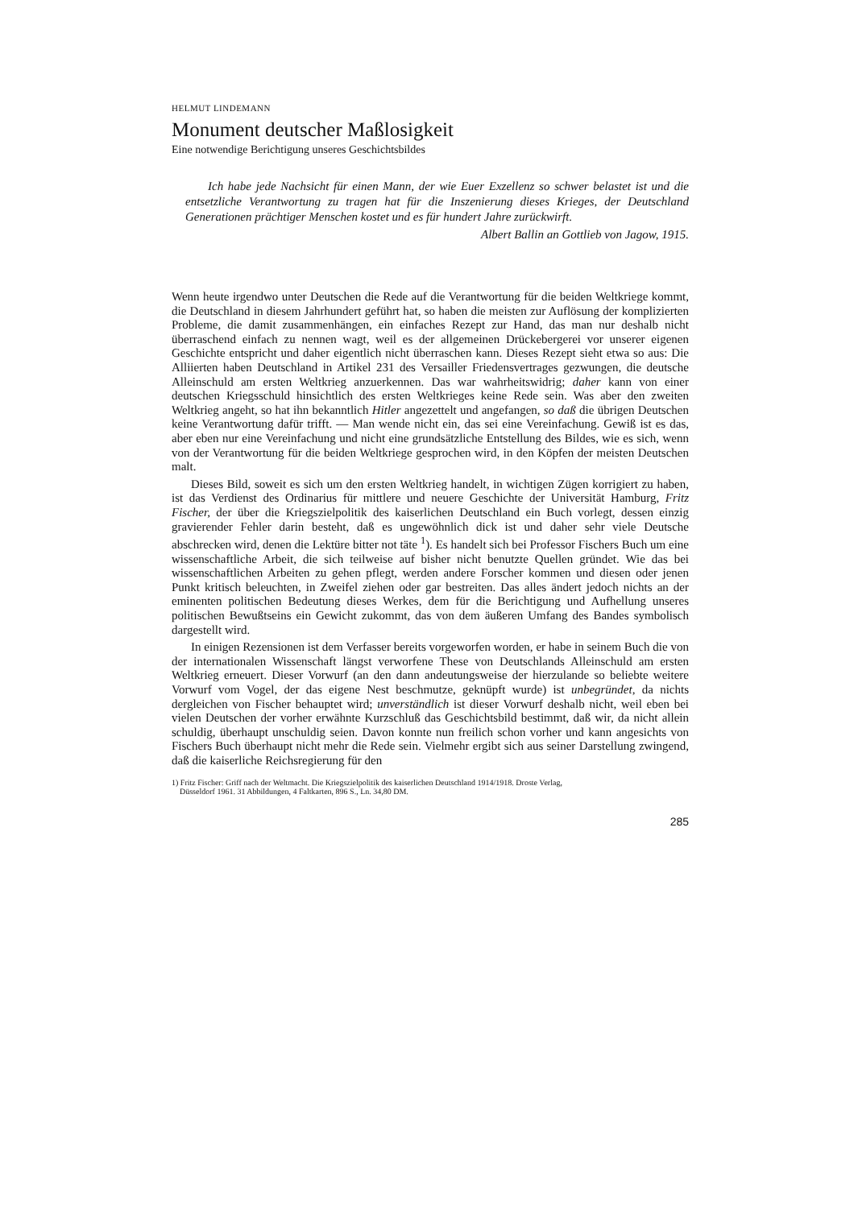HELMUT LINDEMANN
Monument deutscher Maßlosigkeit
Eine notwendige Berichtigung unseres Geschichtsbildes
Ich habe jede Nachsicht für einen Mann, der wie Euer Exzellenz so schwer belastet ist und die entsetzliche Verantwortung zu tragen hat für die Inszenierung dieses Krieges, der Deutschland Generationen prächtiger Menschen kostet und es für hundert Jahre zurückwirft.
Albert Ballin an Gottlieb von Jagow, 1915.
Wenn heute irgendwo unter Deutschen die Rede auf die Verantwortung für die beiden Weltkriege kommt, die Deutschland in diesem Jahrhundert geführt hat, so haben die meisten zur Auflösung der komplizierten Probleme, die damit zusammenhängen, ein einfaches Rezept zur Hand, das man nur deshalb nicht überraschend einfach zu nennen wagt, weil es der allgemeinen Drückebergerei vor unserer eigenen Geschichte entspricht und daher eigentlich nicht überraschen kann. Dieses Rezept sieht etwa so aus: Die Alliierten haben Deutschland in Artikel 231 des Versailler Friedensvertrages gezwungen, die deutsche Alleinschuld am ersten Weltkrieg anzuerkennen. Das war wahrheitswidrig; daher kann von einer deutschen Kriegsschuld hinsichtlich des ersten Weltkrieges keine Rede sein. Was aber den zweiten Weltkrieg angeht, so hat ihn bekanntlich Hitler angezettelt und angefangen, so daß die übrigen Deutschen keine Verantwortung dafür trifft. — Man wende nicht ein, das sei eine Vereinfachung. Gewiß ist es das, aber eben nur eine Vereinfachung und nicht eine grundsätzliche Entstellung des Bildes, wie es sich, wenn von der Verantwortung für die beiden Weltkriege gesprochen wird, in den Köpfen der meisten Deutschen malt.
Dieses Bild, soweit es sich um den ersten Weltkrieg handelt, in wichtigen Zügen korrigiert zu haben, ist das Verdienst des Ordinarius für mittlere und neuere Geschichte der Universität Hamburg, Fritz Fischer, der über die Kriegszielpolitik des kaiserlichen Deutschland ein Buch vorlegt, dessen einzig gravierender Fehler darin besteht, daß es ungewöhnlich dick ist und daher sehr viele Deutsche abschrecken wird, denen die Lektüre bitter not täte <sup>1</sup>). Es handelt sich bei Professor Fischers Buch um eine wissenschaftliche Arbeit, die sich teilweise auf bisher nicht benutzte Quellen gründet. Wie das bei wissenschaftlichen Arbeiten zu gehen pflegt, werden andere Forscher kommen und diesen oder jenen Punkt kritisch beleuchten, in Zweifel ziehen oder gar bestreiten. Das alles ändert jedoch nichts an der eminenten politischen Bedeutung dieses Werkes, dem für die Berichtigung und Aufhellung unseres politischen Bewußtseins ein Gewicht zukommt, das von dem äußeren Umfang des Bandes symbolisch dargestellt wird.
In einigen Rezensionen ist dem Verfasser bereits vorgeworfen worden, er habe in seinem Buch die von der internationalen Wissenschaft längst verworfene These von Deutschlands Alleinschuld am ersten Weltkrieg erneuert. Dieser Vorwurf (an den dann andeutungsweise der hierzulande so beliebte weitere Vorwurf vom Vogel, der das eigene Nest beschmutze, geknüpft wurde) ist unbegründet, da nichts dergleichen von Fischer behauptet wird; unverständlich ist dieser Vorwurf deshalb nicht, weil eben bei vielen Deutschen der vorher erwähnte Kurzschluß das Geschichtsbild bestimmt, daß wir, da nicht allein schuldig, überhaupt unschuldig seien. Davon konnte nun freilich schon vorher und kann angesichts von Fischers Buch überhaupt nicht mehr die Rede sein. Vielmehr ergibt sich aus seiner Darstellung zwingend, daß die kaiserliche Reichsregierung für den
1) Fritz Fischer: Griff nach der Weltmacht. Die Kriegszielpolitik des kaiserlichen Deutschland 1914/1918. Droste Verlag,
Düsseldorf 1961. 31 Abbildungen, 4 Faltkarten, 896 S., Ln. 34,80 DM.
285